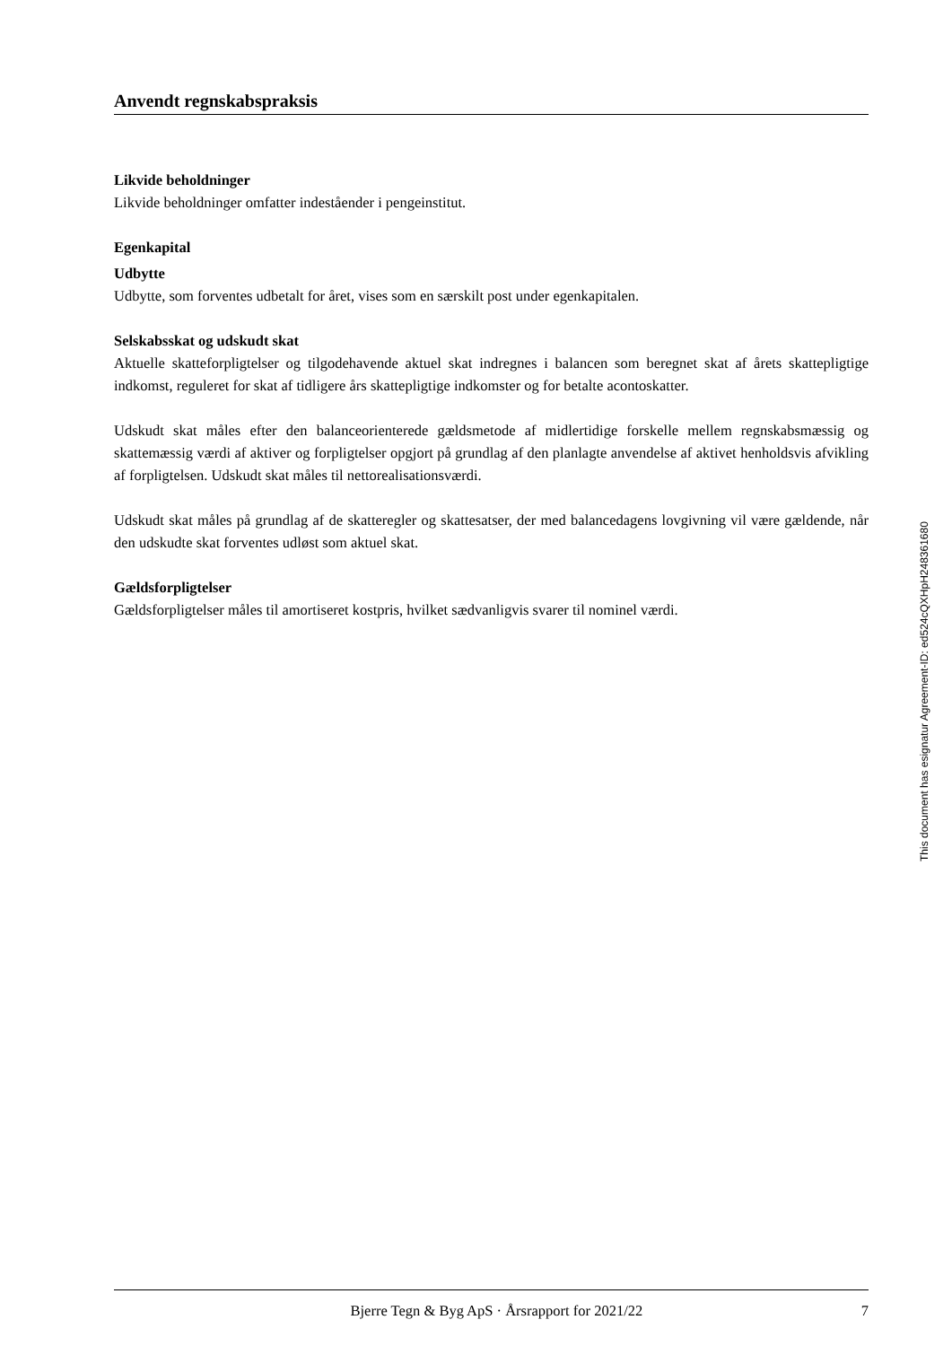Anvendt regnskabspraksis
Likvide beholdninger
Likvide beholdninger omfatter indeståender i pengeinstitut.
Egenkapital
Udbytte
Udbytte, som forventes udbetalt for året, vises som en særskilt post under egenkapitalen.
Selskabsskat og udskudt skat
Aktuelle skatteforpligtelser og tilgodehavende aktuel skat indregnes i balancen som beregnet skat af årets skattepligtige indkomst, reguleret for skat af tidligere års skattepligtige indkomster og for betalte aconto­skatter.
Udskudt skat måles efter den balanceorienterede gældsmetode af midlertidige forskelle mellem regn­skabsmæssig og skattemæssig værdi af aktiver og forpligtelser opgjort på grundlag af den planlagte an­vendelse af aktivet henholdsvis afvikling af forpligtelsen. Udskudt skat måles til nettorealisationsværdi.
Udskudt skat måles på grundlag af de skatteregler og skattesatser, der med balancedagens lovgivning vil være gældende, når den udskudte skat forventes udløst som aktuel skat.
Gældsforpligtelser
Gældsforpligtelser måles til amortiseret kostpris, hvilket sædvanligvis svarer til nominel værdi.
This document has esignatur Agreement-ID: ed524cQXHpH248361680
Bjerre Tegn & Byg ApS · Årsrapport for 2021/22 7